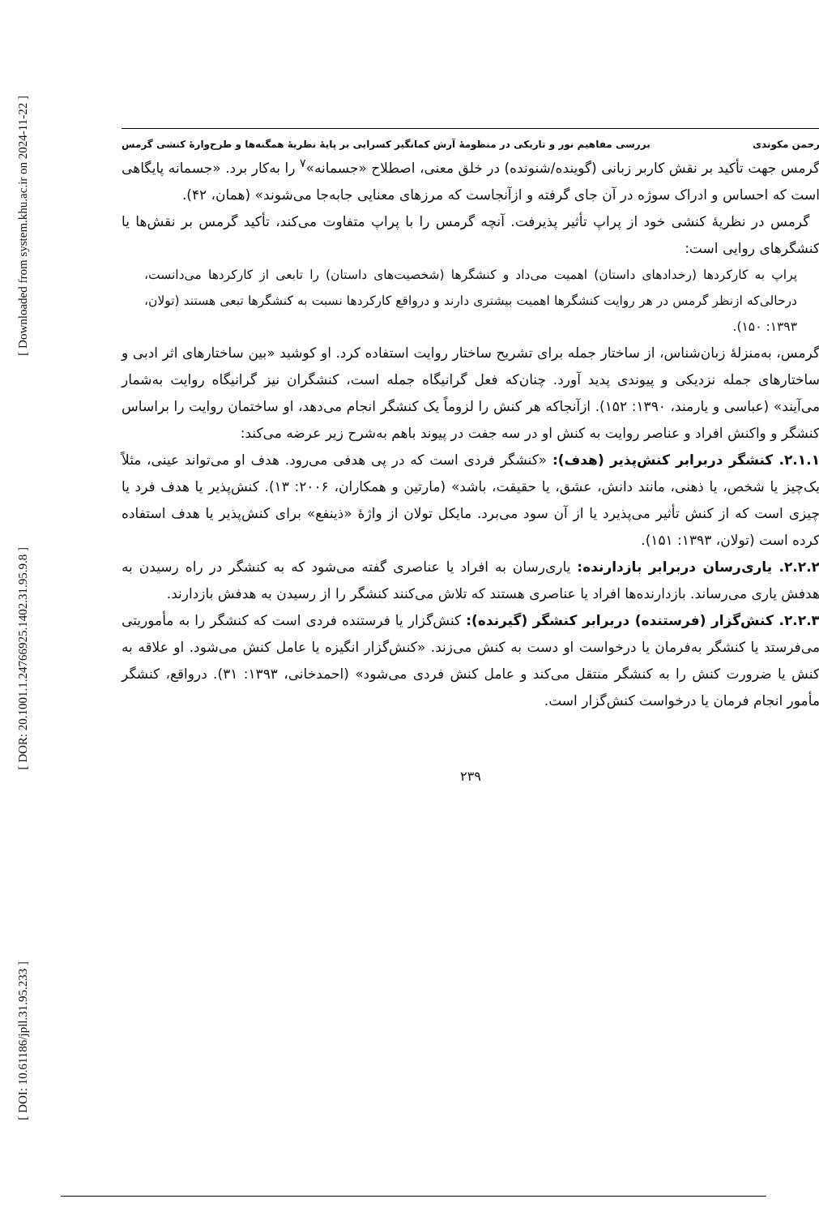[ Downloaded from system.khu.ac.ir on 2024-11-22 ]
[ DOR: 20.1001.1.24766925.1402.31.95.9.8 ]
[ DOI: 10.61186/jpll.31.95.233 ]
رحمن مکوندی بررسی مفاهیم نور و تاریکی در منظومهٔ آرش کمانگیر کسرایی بر پایهٔ نظریهٔ همگنه‌ها و طرح‌وارهٔ کنشی گرمس
گرمس جهت تأکید بر نقش کاربر زبانی (گوینده/شنونده) در خلق معنی، اصطلاح «جسمانه»<sup>۷</sup> را به‌کار برد. «جسمانه پایگاهی است که احساس و ادراک سوژه در آن جای گرفته و ازآنجاست که مرزهای معنایی جابه‌جا می‌شوند» (همان، ۴۲).
گرمس در نظریهٔ کنشی خود از پراپ تأثیر پذیرفت. آنچه گرمس را با پراپ متفاوت می‌کند، تأکید گرمس بر نقش‌ها یا کنشگرهای روایی است:
پراپ به کارکردها (رخدادهای داستان) اهمیت می‌داد و کنشگرها (شخصیت‌های داستان) را تابعی از کارکردها می‌دانست، درحالی‌که ازنظر گرمس در هر روایت کنشگرها اهمیت بیشتری دارند و درواقع کارکردها نسبت به کنشگرها تبعی هستند (تولان، ۱۳۹۳: ۱۵۰).
گرمس، به‌منزلهٔ زبان‌شناس، از ساختار جمله برای تشریح ساختار روایت استفاده کرد. او کوشید «بین ساختارهای اثر ادبی و ساختارهای جمله نزدیکی و پیوندی پدید آورد. چنان‌که فعل گرانیگاه جمله است، کنشگران نیز گرانیگاه روایت به‌شمار می‌آیند» (عباسی و یارمند، ۱۳۹۰: ۱۵۲). ازآنجاکه هر کنش را لزوماً یک کنشگر انجام می‌دهد، او ساختمان روایت را براساس کنشگر و واکنش افراد و عناصر روایت به کنش او در سه جفت در پیوند باهم به‌شرح زیر عرضه می‌کند:
۲.۱.۱. کنشگر دربرابر کنش‌پذیر (هدف): «کنشگر فردی است که در پی هدفی می‌رود. هدف او می‌تواند عینی، مثلاً یک‌چیز یا شخص، یا ذهنی، مانند دانش، عشق، یا حقیقت، باشد» (مارتین و همکاران، ۲۰۰۶: ۱۳). کنش‌پذیر یا هدف فرد یا چیزی است که از کنش تأثیر می‌پذیرد یا از آن سود می‌برد. مایکل تولان از واژهٔ «ذینفع» برای کنش‌پذیر یا هدف استفاده کرده است (تولان، ۱۳۹۳: ۱۵۱).
۲.۲.۲. یاری‌رسان دربرابر بازدارنده: یاری‌رسان به افراد یا عناصری گفته می‌شود که به کنشگر در راه رسیدن به هدفش یاری می‌رساند. بازدارنده‌ها افراد یا عناصری هستند که تلاش می‌کنند کنشگر را از رسیدن به هدفش بازدارند.
۲.۲.۳. کنش‌گزار (فرستنده) دربرابر کنشگر (گیرنده): کنش‌گزار یا فرستنده فردی است که کنشگر را به مأموریتی می‌فرستد یا کنشگر به‌فرمان یا درخواست او دست به کنش می‌زند. «کنش‌گزار انگیزه یا عامل کنش می‌شود. او علاقه به کنش یا ضرورت کنش را به کنشگر منتقل می‌کند و عامل کنش فردی می‌شود» (احمدخانی، ۱۳۹۳: ۳۱). درواقع، کنشگر مأمور انجام فرمان یا درخواست کنش‌گزار است.
۲۳۹